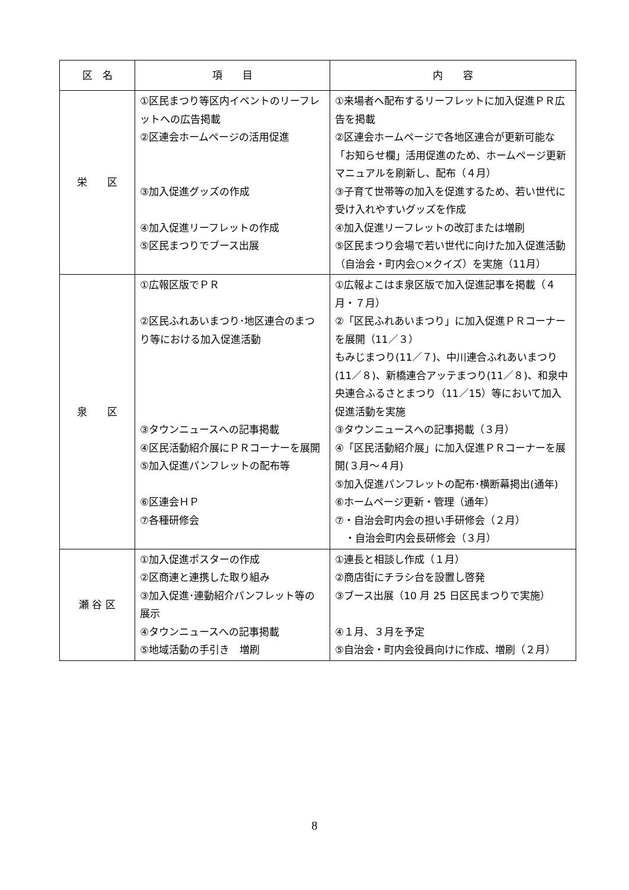| 区 名 | 項 目 | 内 容 |
| --- | --- | --- |
| 栄 区 | ①区民まつり等区内イベントのリーフレットへの広告掲載 ②区連会ホームページの活用促進 ③加入促進グッズの作成 ④加入促進リーフレットの作成 ⑤区民まつりでブース出展 | ①来場者へ配布するリーフレットに加入促進ＰＲ広告を掲載 ②区連会ホームページで各地区連合が更新可能な「お知らせ欄」活用促進のため、ホームページ更新マニュアルを刷新し、配布（４月） ③子育て世帯等の加入を促進するため、若い世代に受け入れやすいグッズを作成 ④加入促進リーフレットの改訂または増刷 ⑤区民まつり会場で若い世代に向けた加入促進活動（自治会・町内会○×クイズ）を実施（11月） |
| 泉 区 | ①広報区版でＰＲ ②区民ふれあいまつり･地区連合のまつり等における加入促進活動 ③タウンニュースへの記事掲載 ④区民活動紹介展にＰＲコーナーを展開 ⑤加入促進パンフレットの配布等 ⑥区連会ＨＰ ⑦各種研修会 | ①広報よこはま泉区版で加入促進記事を掲載（４月・７月） ②「区民ふれあいまつり」に加入促進ＰＲコーナーを展開（11／３） もみじまつり(11／７)、中川連合ふれあいまつり(11／８)、新橋連合アッテまつり(11／８)、和泉中央連合ふるさとまつり（11／15）等において加入促進活動を実施 ③タウンニュースへの記事掲載（３月） ④「区民活動紹介展」に加入促進ＰＲコーナーを展開(３月～４月) ⑤加入促進パンフレットの配布･横断幕掲出(通年) ⑥ホームページ更新・管理（通年） ⑦・自治会町内会の担い手研修会（２月） ・自治会町内会長研修会（３月） |
| 瀬 谷 区 | ①加入促進ポスターの作成 ②区商連と連携した取り組み ③加入促進･連動紹介パンフレット等の展示 ④タウンニュースへの記事掲載 ⑤地域活動の手引き 増刷 | ①連長と相談し作成（１月） ②商店街にチラシ台を設置し啓発 ③ブース出展（10 月 25 日区民まつりで実施） ④１月、３月を予定 ⑤自治会・町内会役員向けに作成、増刷（２月） |
8